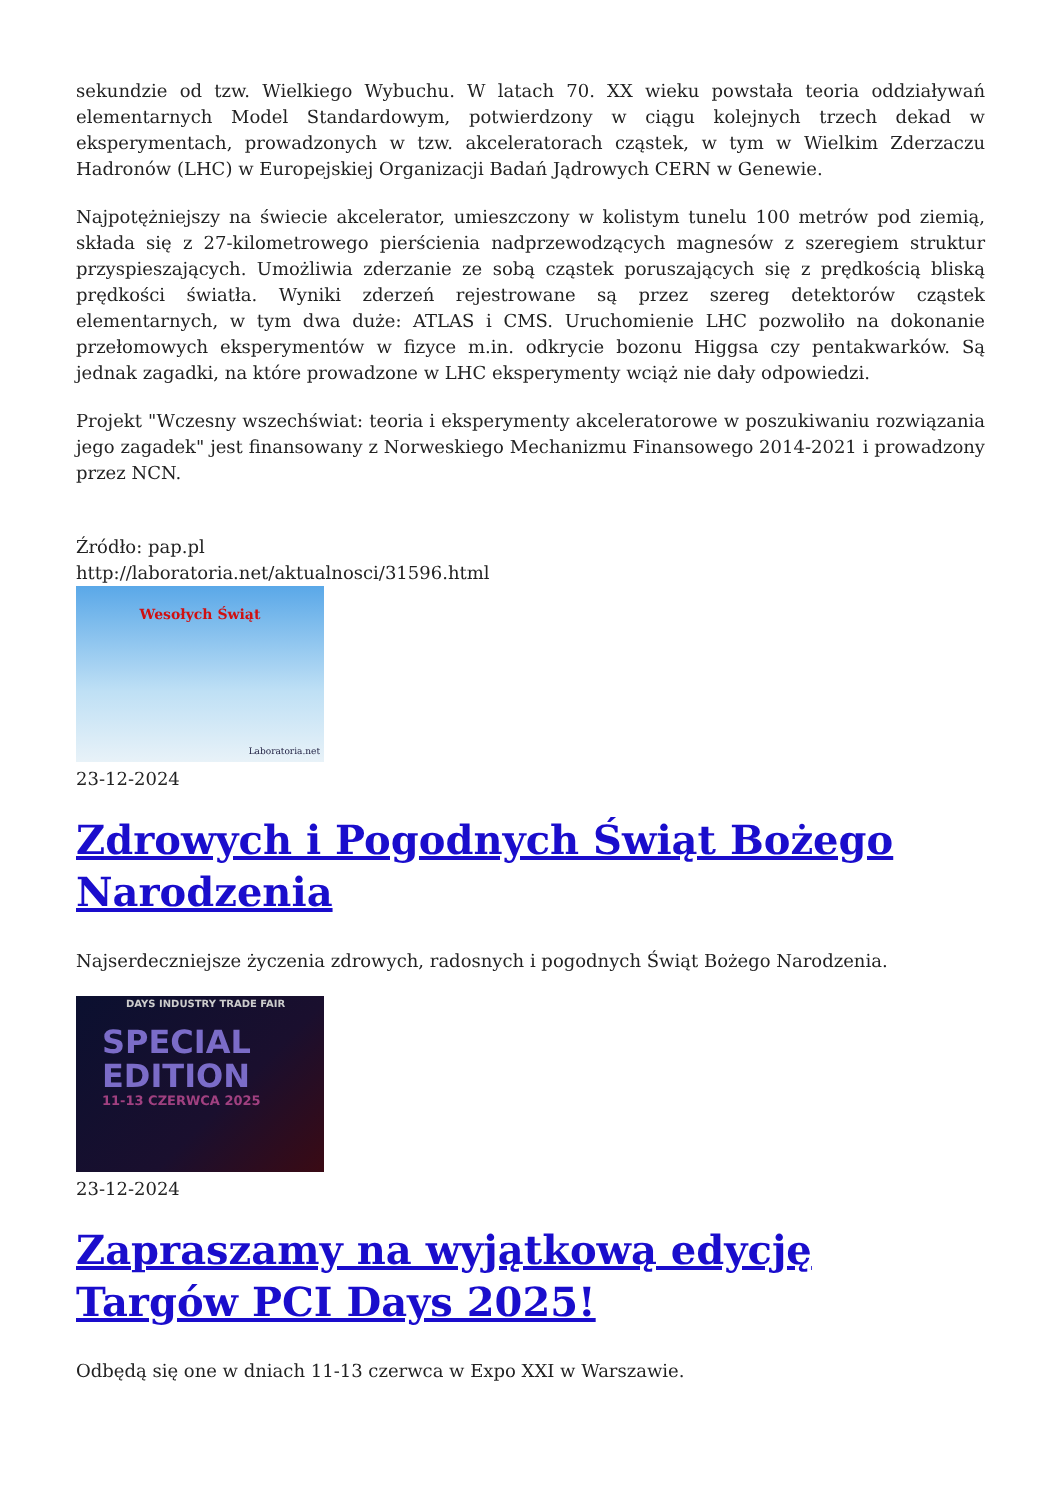sekundzie od tzw. Wielkiego Wybuchu. W latach 70. XX wieku powstała teoria oddziaływań elementarnych Model Standardowym, potwierdzony w ciągu kolejnych trzech dekad w eksperymentach, prowadzonych w tzw. akceleratorach cząstek, w tym w Wielkim Zderzaczu Hadronów (LHC) w Europejskiej Organizacji Badań Jądrowych CERN w Genewie.
Najpotężniejszy na świecie akcelerator, umieszczony w kolistym tunelu 100 metrów pod ziemią, składa się z 27-kilometrowego pierścienia nadprzewodzących magnesów z szeregiem struktur przyspieszających. Umożliwia zderzanie ze sobą cząstek poruszających się z prędkością bliską prędkości światła. Wyniki zderzeń rejestrowane są przez szereg detektorów cząstek elementarnych, w tym dwa duże: ATLAS i CMS. Uruchomienie LHC pozwoliło na dokonanie przełomowych eksperymentów w fizyce m.in. odkrycie bozonu Higgsa czy pentakwarków. Są jednak zagadki, na które prowadzone w LHC eksperymenty wciąż nie dały odpowiedzi.
Projekt "Wczesny wszechświat: teoria i eksperymenty akceleratorowe w poszukiwaniu rozwiązania jego zagadek" jest finansowany z Norweskiego Mechanizmu Finansowego 2014-2021 i prowadzony przez NCN.
Źródło: pap.pl
http://laboratoria.net/aktualnosci/31596.html
Wesołych Świąt
Laboratoria.net
23-12-2024
Zdrowych i Pogodnych Świąt Bożego Narodzenia
Najserdeczniejsze życzenia zdrowych, radosnych i pogodnych Świąt Bożego Narodzenia.
DAYS INDUSTRY TRADE FAIR
SPECIAL
EDITION
11-13 CZERWCA 2025
23-12-2024
Zapraszamy na wyjątkową edycję Targów PCI Days 2025!
Odbędą się one w dniach 11-13 czerwca w Expo XXI w Warszawie.